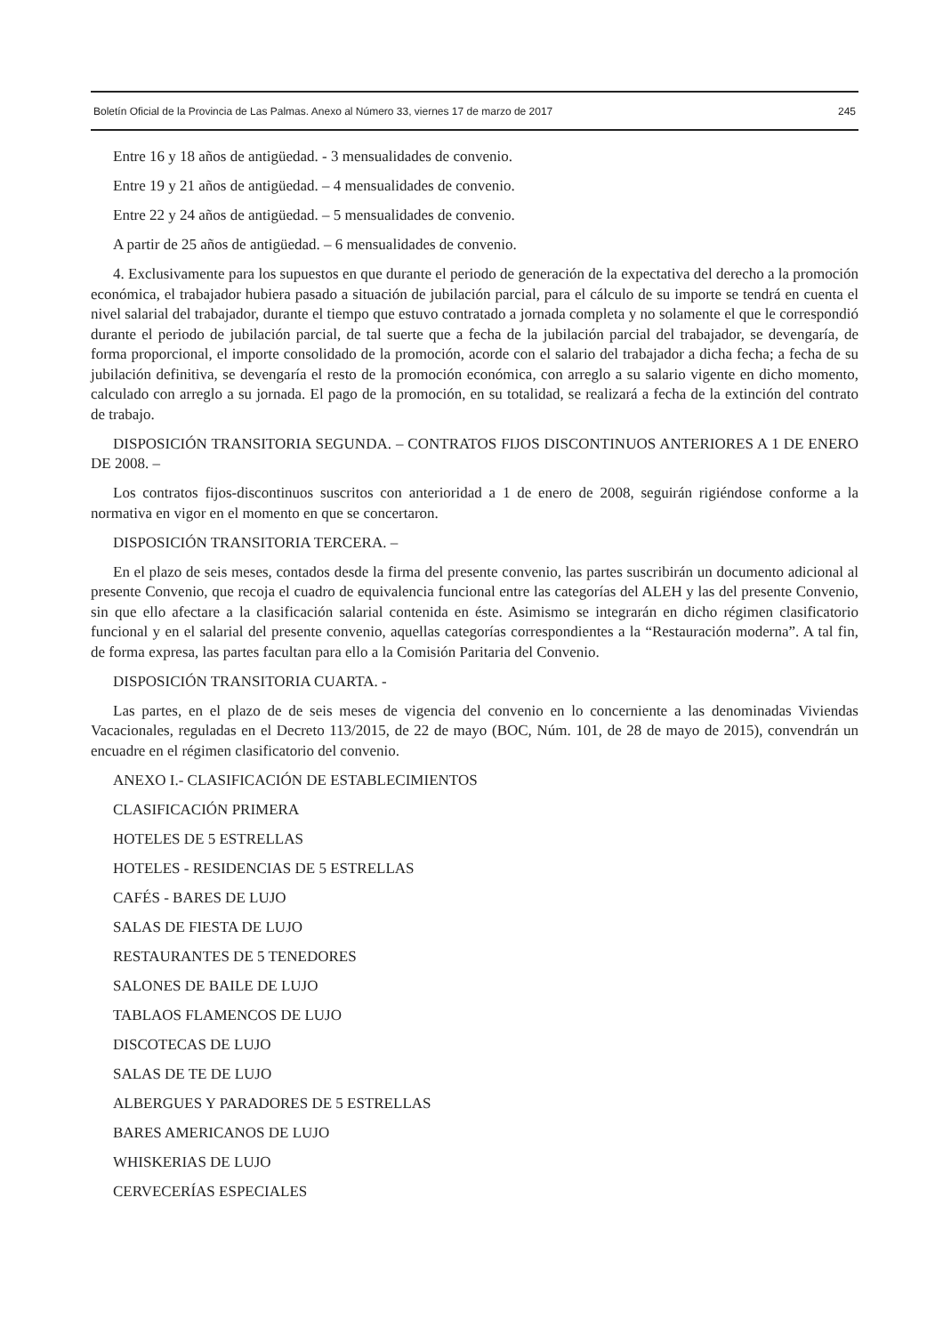Boletín Oficial de la Provincia de Las Palmas. Anexo al Número 33, viernes 17 de marzo de 2017 245
Entre 16 y 18 años de antigüedad. - 3 mensualidades de convenio.
Entre 19 y 21 años de antigüedad. – 4 mensualidades de convenio.
Entre 22 y 24 años de antigüedad. – 5 mensualidades de convenio.
A partir de 25 años de antigüedad. – 6 mensualidades de convenio.
4. Exclusivamente para los supuestos en que durante el periodo de generación de la expectativa del derecho a la promoción económica, el trabajador hubiera pasado a situación de jubilación parcial, para el cálculo de su importe se tendrá en cuenta el nivel salarial del trabajador, durante el tiempo que estuvo contratado a jornada completa y no solamente el que le correspondió durante el periodo de jubilación parcial, de tal suerte que a fecha de la jubilación parcial del trabajador, se devengaría, de forma proporcional, el importe consolidado de la promoción, acorde con el salario del trabajador a dicha fecha; a fecha de su jubilación definitiva, se devengaría el resto de la promoción económica, con arreglo a su salario vigente en dicho momento, calculado con arreglo a su jornada. El pago de la promoción, en su totalidad, se realizará a fecha de la extinción del contrato de trabajo.
DISPOSICIÓN TRANSITORIA SEGUNDA. – CONTRATOS FIJOS DISCONTINUOS ANTERIORES A 1 DE ENERO DE 2008. –
Los contratos fijos-discontinuos suscritos con anterioridad a 1 de enero de 2008, seguirán rigiéndose conforme a la normativa en vigor en el momento en que se concertaron.
DISPOSICIÓN TRANSITORIA TERCERA. –
En el plazo de seis meses, contados desde la firma del presente convenio, las partes suscribirán un documento adicional al presente Convenio, que recoja el cuadro de equivalencia funcional entre las categorías del ALEH y las del presente Convenio, sin que ello afectare a la clasificación salarial contenida en éste. Asimismo se integrarán en dicho régimen clasificatorio funcional y en el salarial del presente convenio, aquellas categorías correspondientes a la “Restauración moderna”. A tal fin, de forma expresa, las partes facultan para ello a la Comisión Paritaria del Convenio.
DISPOSICIÓN TRANSITORIA CUARTA. -
Las partes, en el plazo de de seis meses de vigencia del convenio en lo concerniente a las denominadas Viviendas Vacacionales, reguladas en el Decreto 113/2015, de 22 de mayo (BOC, Núm. 101, de 28 de mayo de 2015), convendrán un encuadre en el régimen clasificatorio del convenio.
ANEXO I.- CLASIFICACIÓN DE ESTABLECIMIENTOS
CLASIFICACIÓN PRIMERA
HOTELES DE 5 ESTRELLAS
HOTELES - RESIDENCIAS DE 5 ESTRELLAS
CAFÉS - BARES DE LUJO
SALAS DE FIESTA DE LUJO
RESTAURANTES DE 5 TENEDORES
SALONES DE BAILE DE LUJO
TABLAOS FLAMENCOS DE LUJO
DISCOTECAS DE LUJO
SALAS DE TE DE LUJO
ALBERGUES Y PARADORES DE 5 ESTRELLAS
BARES AMERICANOS DE LUJO
WHISKERIAS DE LUJO
CERVECERÍAS ESPECIALES